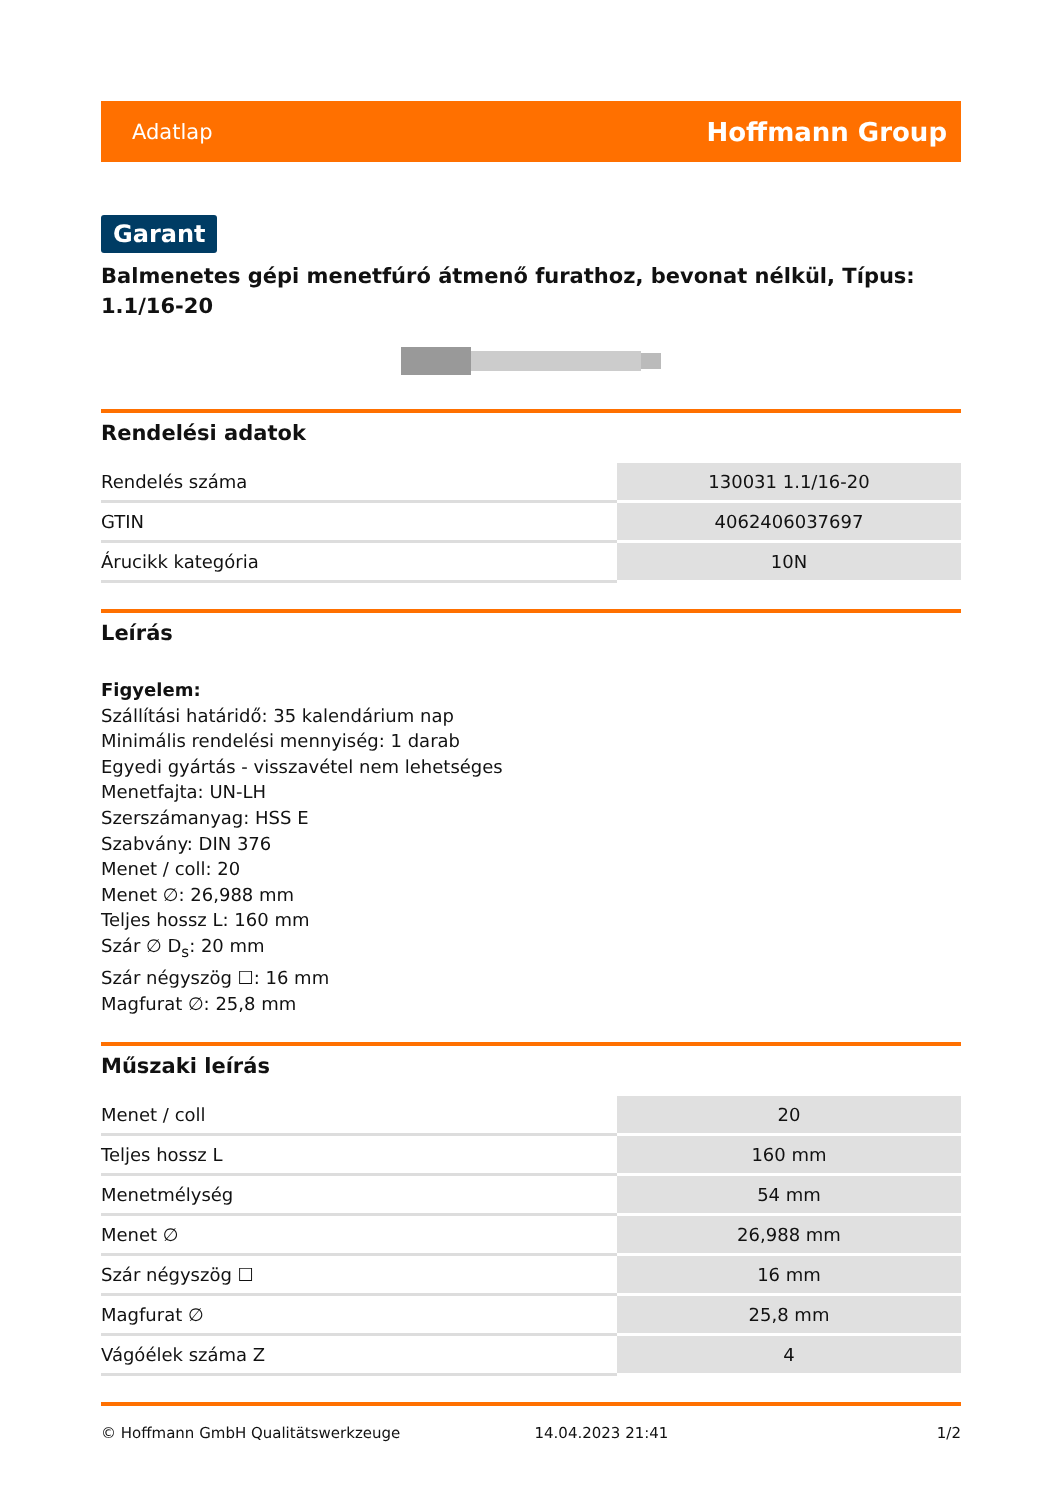Adatlap Hoffmann Group
Garant
Balmenetes gépi menetfúró átmenő furathoz, bevonat nélkül, Típus: 1.1/16-20
Rendelési adatok
| Rendelés száma | 130031 1.1/16-20 |
| GTIN | 4062406037697 |
| Árucikk kategória | 10N |
Leírás
Figyelem:
Szállítási határidő: 35 kalendárium nap
Minimális rendelési mennyiség: 1 darab
Egyedi gyártás - visszavétel nem lehetséges
Menetfajta: UN-LH
Szerszámanyag: HSS E
Szabvány: DIN 376
Menet / coll: 20
Menet ∅: 26,988 mm
Teljes hossz L: 160 mm
Szár ∅ D<sub>s</sub>: 20 mm
Szár négyszög ☐: 16 mm
Magfurat ∅: 25,8 mm
Műszaki leírás
| Menet / coll | 20 |
| Teljes hossz L | 160 mm |
| Menetmélység | 54 mm |
| Menet ∅ | 26,988 mm |
| Szár négyszög ☐ | 16 mm |
| Magfurat ∅ | 25,8 mm |
| Vágóélek száma Z | 4 |
© Hoffmann GmbH Qualitätswerkzeuge 14.04.2023 21:41 1/2